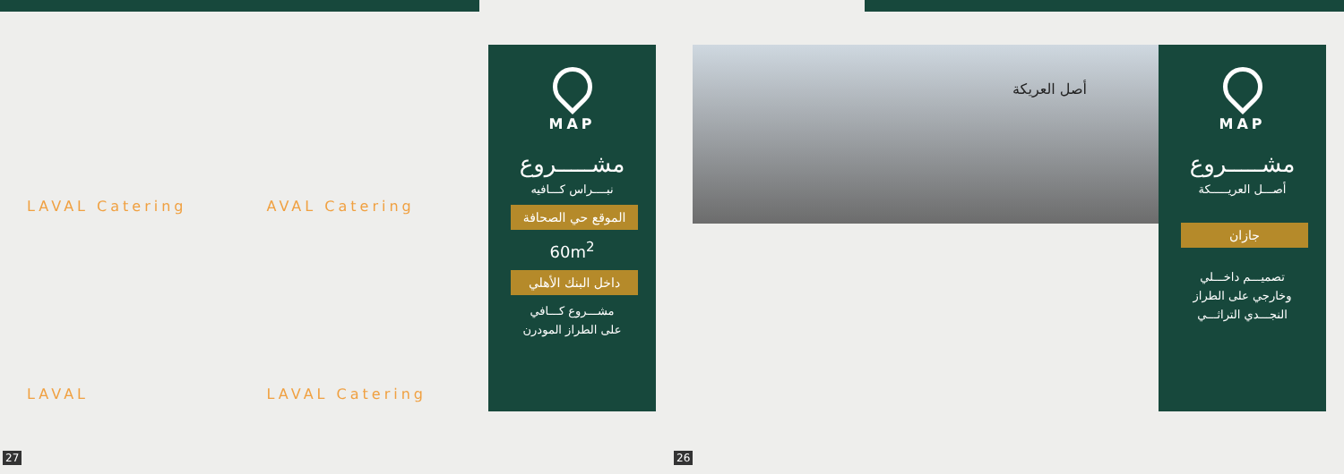LAVAL Catering
AVAL Catering
LAVAL
LAVAL Catering
MAP
مشـــــروع
نبــــراس كـــافيه
الموقع حي الصحافة
60m<sup>2</sup>
داخل البنك الأهلي
مشـــروع كـــافي
على الطراز المودرن
أصل العريكة
MAP
مشـــــروع
أصـــل العريـــــكة
جازان
تصميـــم داخـــلي
وخارجي على الطراز
النجـــدي التراثـــي
27 26